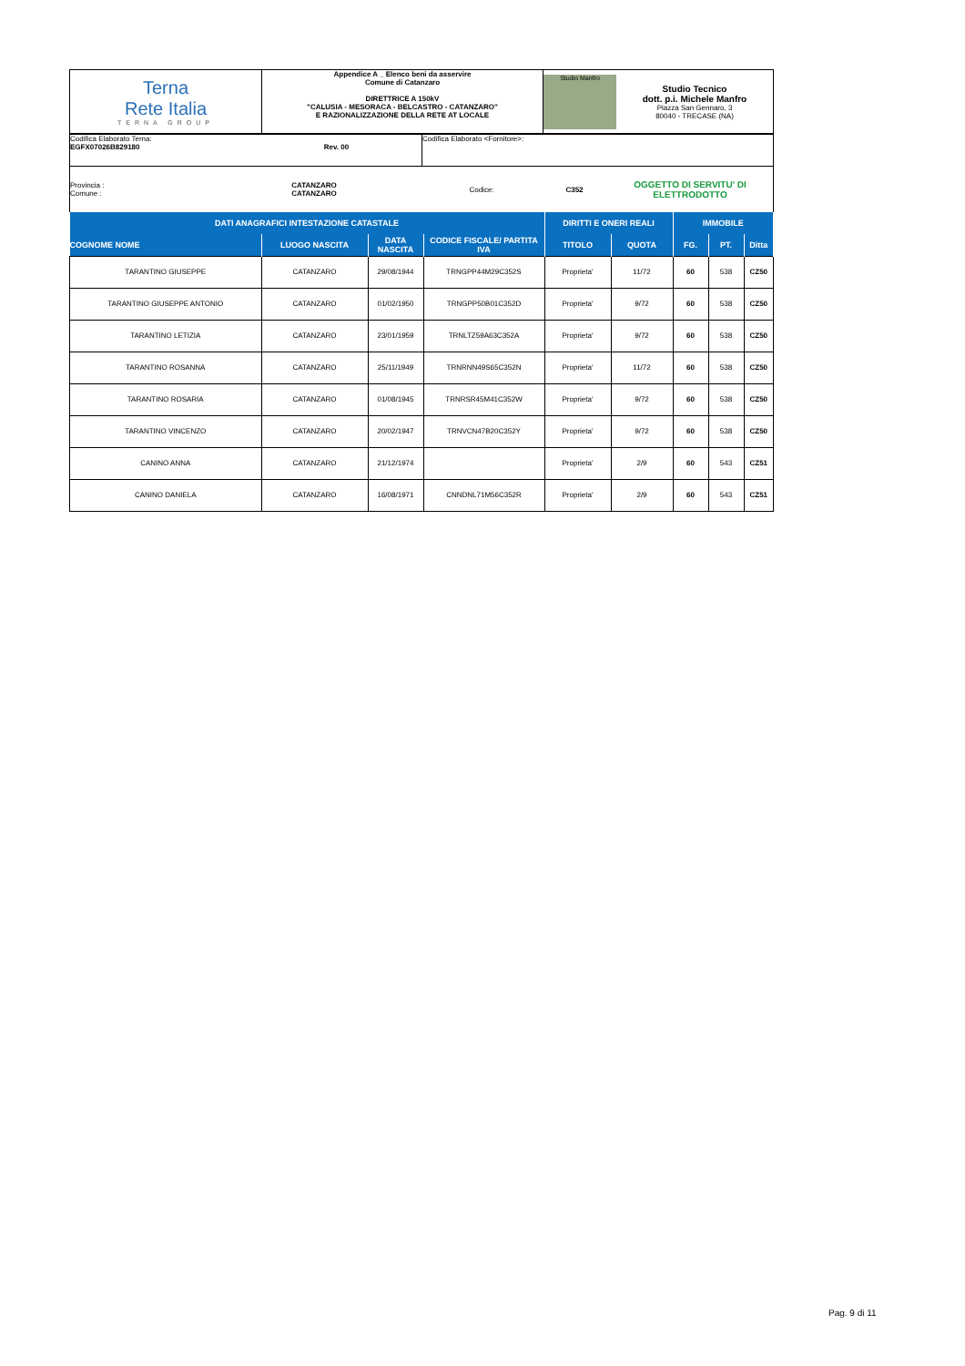| Terna Rete Italia TERNA GROUP | Appendice A _ Elenco beni da asservire Comune di Catanzaro DIRETTRICE A 150kV "CALUSIA - MESORACA - BELCASTRO - CATANZARO" E RAZIONALIZZAZIONE DELLA RETE AT LOCALE | Studio Manfro Studio Tecnico dott. p.i. Michele Manfro Piazza San Gennaro, 3 80040 - TRECASE (NA) |
| Codifica Elaborato Terna: EGFX07026B829180 Rev. 00 | Codifica Elaborato <Fornitore>: |
| Provincia : Comune : | CATANZARO CATANZARO | | Codice: | C352 | OGGETTO DI SERVITU' DI ELETTRODOTTO |
| DATI ANAGRAFICI INTESTAZIONE CATASTALE | | | | DIRITTI E ONERI REALI | | IMMOBILE | | |
| --- | --- | --- | --- | --- | --- | --- | --- | --- |
| COGNOME NOME | LUOGO NASCITA | DATA NASCITA | CODICE FISCALE/ PARTITA IVA | TITOLO | QUOTA | FG. | PT. | Ditta |
| TARANTINO GIUSEPPE | CATANZARO | 29/08/1944 | TRNGPP44M29C352S | Proprieta' | 11/72 | 60 | 538 | CZ50 |
| TARANTINO GIUSEPPE ANTONIO | CATANZARO | 01/02/1950 | TRNGPP50B01C352D | Proprieta' | 9/72 | 60 | 538 | CZ50 |
| TARANTINO LETIZIA | CATANZARO | 23/01/1959 | TRNLTZ59A63C352A | Proprieta' | 9/72 | 60 | 538 | CZ50 |
| TARANTINO ROSANNA | CATANZARO | 25/11/1949 | TRNRNN49S65C352N | Proprieta' | 11/72 | 60 | 538 | CZ50 |
| TARANTINO ROSARIA | CATANZARO | 01/08/1945 | TRNRSR45M41C352W | Proprieta' | 9/72 | 60 | 538 | CZ50 |
| TARANTINO VINCENZO | CATANZARO | 20/02/1947 | TRNVCN47B20C352Y | Proprieta' | 9/72 | 60 | 538 | CZ50 |
| CANINO ANNA | CATANZARO | 21/12/1974 | | Proprieta' | 2/9 | 60 | 543 | CZ51 |
| CANINO DANIELA | CATANZARO | 16/08/1971 | CNNDNL71M56C352R | Proprieta' | 2/9 | 60 | 543 | CZ51 |
Pag. 9 di 11